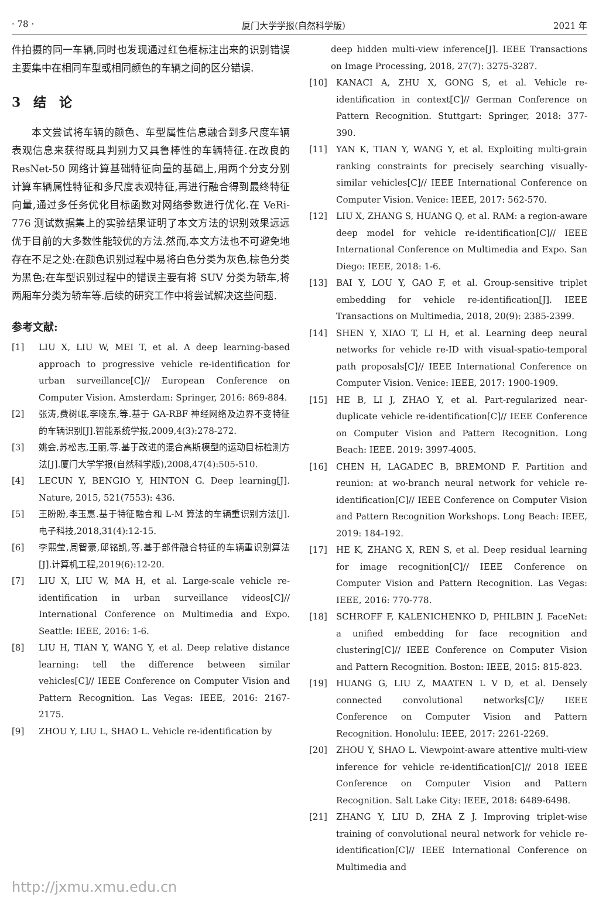· 78 · 厦门大学学报(自然科学版) 2021 年
件拍摄的同一车辆,同时也发现通过红色框标注出来的识别错误主要集中在相同车型或相同颜色的车辆之间的区分错误.
3　结　论
本文尝试将车辆的颜色、车型属性信息融合到多尺度车辆表观信息来获得既具判别力又具鲁棒性的车辆特征.在改良的 ResNet-50 网络计算基础特征向量的基础上,用两个分支分别计算车辆属性特征和多尺度表观特征,再进行融合得到最终特征向量,通过多任务优化目标函数对网络参数进行优化.在 VeRi-776 测试数据集上的实验结果证明了本文方法的识别效果远远优于目前的大多数性能较优的方法.然而,本文方法也不可避免地存在不足之处:在颜色识别过程中易将白色分类为灰色,棕色分类为黑色;在车型识别过程中的错误主要有将 SUV 分类为轿车,将两厢车分类为轿车等.后续的研究工作中将尝试解决这些问题.
参考文献:
[1] LIU X, LIU W, MEI T, et al. A deep learning-based approach to progressive vehicle re-identification for urban surveillance[C]// European Conference on Computer Vision. Amsterdam: Springer, 2016: 869-884.
[2] 张涛,费树岷,李晓东,等.基于 GA-RBF 神经网络及边界不变特征的车辆识别[J].智能系统学报,2009,4(3):278-272.
[3] 姚会,苏松志,王丽,等.基于改进的混合高斯模型的运动目标检测方法[J].厦门大学学报(自然科学版),2008,47(4):505-510.
[4] LECUN Y, BENGIO Y, HINTON G. Deep learning[J]. Nature, 2015, 521(7553): 436.
[5] 王盼盼,李玉惠.基于特征融合和 L-M 算法的车辆重识别方法[J].电子科技,2018,31(4):12-15.
[6] 李熙莹,周智豪,邱铭凯,等.基于部件融合特征的车辆重识别算法[J].计算机工程,2019(6):12-20.
[7] LIU X, LIU W, MA H, et al. Large-scale vehicle re-identification in urban surveillance videos[C]// International Conference on Multimedia and Expo. Seattle: IEEE, 2016: 1-6.
[8] LIU H, TIAN Y, WANG Y, et al. Deep relative distance learning: tell the difference between similar vehicles[C]// IEEE Conference on Computer Vision and Pattern Recognition. Las Vegas: IEEE, 2016: 2167-2175.
[9] ZHOU Y, LIU L, SHAO L. Vehicle re-identification by
deep hidden multi-view inference[J]. IEEE Transactions on Image Processing, 2018, 27(7): 3275-3287.
[10] KANACI A, ZHU X, GONG S, et al. Vehicle re-identification in context[C]// German Conference on Pattern Recognition. Stuttgart: Springer, 2018: 377-390.
[11] YAN K, TIAN Y, WANG Y, et al. Exploiting multi-grain ranking constraints for precisely searching visually-similar vehicles[C]// IEEE International Conference on Computer Vision. Venice: IEEE, 2017: 562-570.
[12] LIU X, ZHANG S, HUANG Q, et al. RAM: a region-aware deep model for vehicle re-identification[C]// IEEE International Conference on Multimedia and Expo. San Diego: IEEE, 2018: 1-6.
[13] BAI Y, LOU Y, GAO F, et al. Group-sensitive triplet embedding for vehicle re-identification[J]. IEEE Transactions on Multimedia, 2018, 20(9): 2385-2399.
[14] SHEN Y, XIAO T, LI H, et al. Learning deep neural networks for vehicle re-ID with visual-spatio-temporal path proposals[C]// IEEE International Conference on Computer Vision. Venice: IEEE, 2017: 1900-1909.
[15] HE B, LI J, ZHAO Y, et al. Part-regularized near-duplicate vehicle re-identification[C]// IEEE Conference on Computer Vision and Pattern Recognition. Long Beach: IEEE. 2019: 3997-4005.
[16] CHEN H, LAGADEC B, BREMOND F. Partition and reunion: at wo-branch neural network for vehicle re-identification[C]// IEEE Conference on Computer Vision and Pattern Recognition Workshops. Long Beach: IEEE, 2019: 184-192.
[17] HE K, ZHANG X, REN S, et al. Deep residual learning for image recognition[C]// IEEE Conference on Computer Vision and Pattern Recognition. Las Vegas: IEEE, 2016: 770-778.
[18] SCHROFF F, KALENICHENKO D, PHILBIN J. FaceNet: a unified embedding for face recognition and clustering[C]// IEEE Conference on Computer Vision and Pattern Recognition. Boston: IEEE, 2015: 815-823.
[19] HUANG G, LIU Z, MAATEN L V D, et al. Densely connected convolutional networks[C]// IEEE Conference on Computer Vision and Pattern Recognition. Honolulu: IEEE, 2017: 2261-2269.
[20] ZHOU Y, SHAO L. Viewpoint-aware attentive multi-view inference for vehicle re-identification[C]// 2018 IEEE Conference on Computer Vision and Pattern Recognition. Salt Lake City: IEEE, 2018: 6489-6498.
[21] ZHANG Y, LIU D, ZHA Z J. Improving triplet-wise training of convolutional neural network for vehicle re-identification[C]// IEEE International Conference on Multimedia and
http://jxmu.xmu.edu.cn